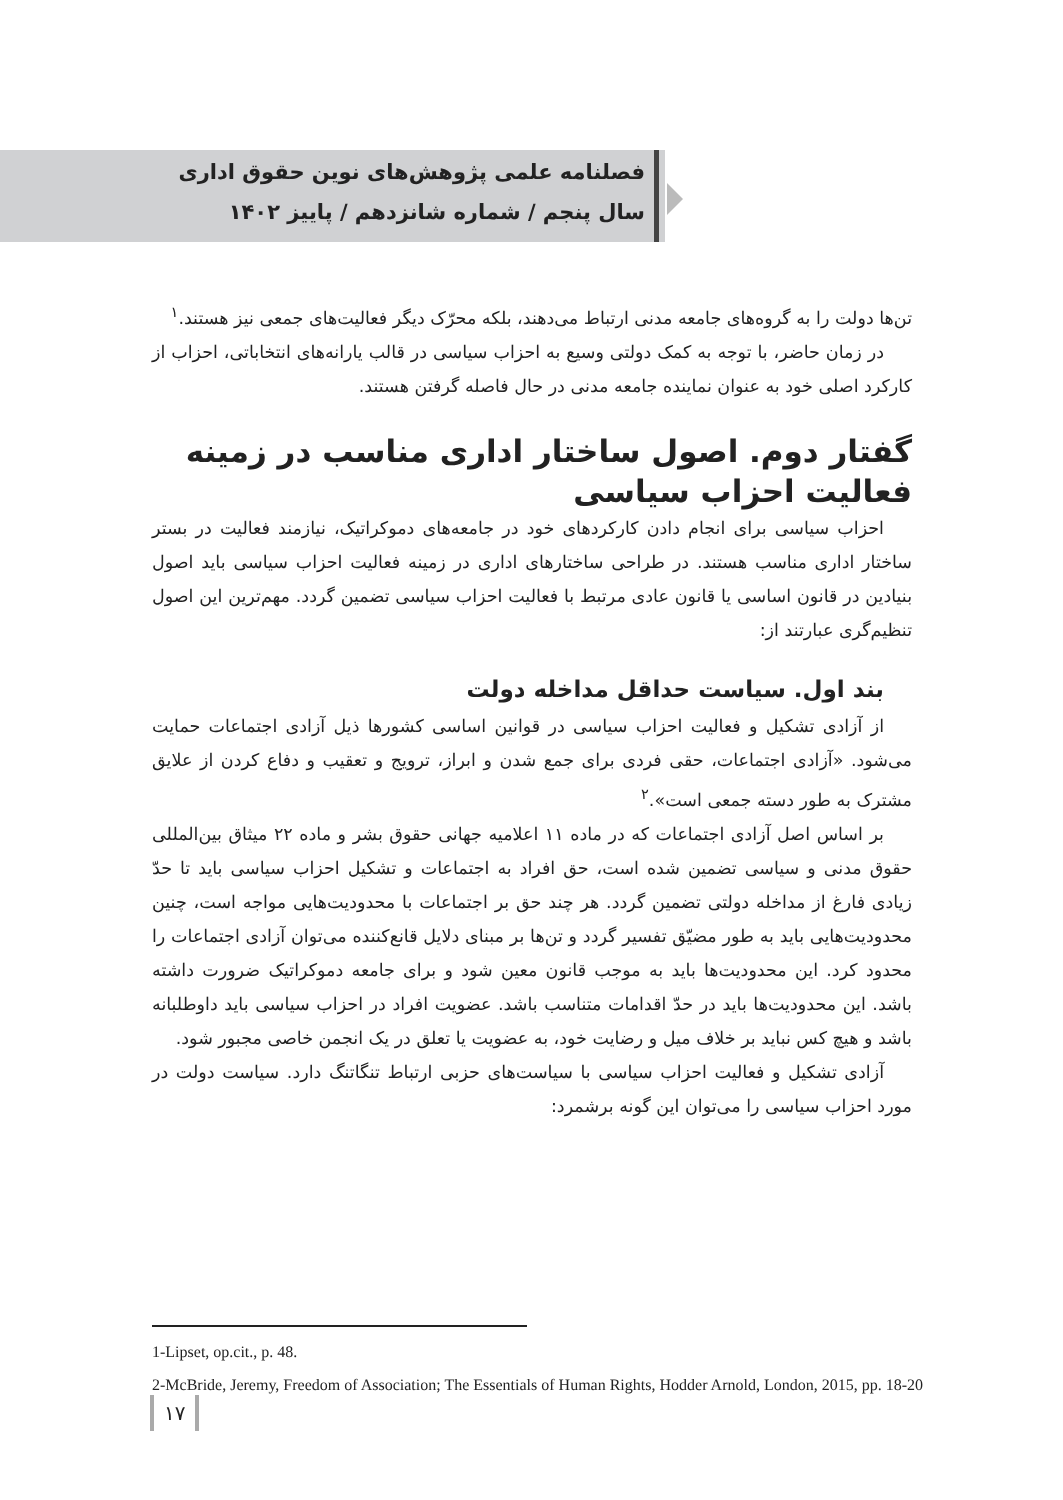فصلنامه علمی پژوهش‌های نوین حقوق اداری
سال پنجم / شماره شانزدهم / پاییز ۱۴۰۲
تن‌ها دولت را به گروه‌های جامعه مدنی ارتباط می‌دهند، بلکه محرّک دیگر فعالیت‌های جمعی نیز هستند.<sup>۱</sup>
در زمان حاضر، با توجه به کمک دولتی وسیع به احزاب سیاسی در قالب یارانه‌های انتخاباتی، احزاب از کارکرد اصلی خود به عنوان نماینده جامعه مدنی در حال فاصله گرفتن هستند.
گفتار دوم. اصول ساختار اداری مناسب در زمینه فعالیت احزاب سیاسی
احزاب سیاسی برای انجام دادن کارکردهای خود در جامعه‌های دموکراتیک، نیازمند فعالیت در بستر ساختار اداری مناسب هستند. در طراحی ساختارهای اداری در زمینه فعالیت احزاب سیاسی باید اصول بنیادین در قانون اساسی یا قانون عادی مرتبط با فعالیت احزاب سیاسی تضمین گردد. مهم‌ترین این اصول تنظیم‌گری عبارتند از:
بند اول. سیاست حداقل مداخله دولت
از آزادی تشکیل و فعالیت احزاب سیاسی در قوانین اساسی کشورها ذیل آزادی اجتماعات حمایت می‌شود. «آزادی اجتماعات، حقی فردی برای جمع شدن و ابراز، ترویج و تعقیب و دفاع کردن از علایق مشترک به طور دسته جمعی است».<sup>۲</sup>
بر اساس اصل آزادی اجتماعات که در ماده ۱۱ اعلامیه جهانی حقوق بشر و ماده ۲۲ میثاق بین‌المللی حقوق مدنی و سیاسی تضمین شده است، حق افراد به اجتماعات و تشکیل احزاب سیاسی باید تا حدّ زیادی فارغ از مداخله دولتی تضمین گردد. هر چند حق بر اجتماعات با محدودیت‌هایی مواجه است، چنین محدودیت‌هایی باید به طور مضیّق تفسیر گردد و تن‌ها بر مبنای دلایل قانع‌کننده می‌توان آزادی اجتماعات را محدود کرد. این محدودیت‌ها باید به موجب قانون معین شود و برای جامعه دموکراتیک ضرورت داشته باشد. این محدودیت‌ها باید در حدّ اقدامات متناسب باشد. عضویت افراد در احزاب سیاسی باید داوطلبانه باشد و هیچ کس نباید بر خلاف میل و رضایت خود، به عضویت یا تعلق در یک انجمن خاصی مجبور شود.
آزادی تشکیل و فعالیت احزاب سیاسی با سیاست‌های حزبی ارتباط تنگاتنگ دارد. سیاست دولت در مورد احزاب سیاسی را می‌توان این گونه برشمرد:
1-Lipset, op.cit., p. 48.
2-McBride, Jeremy, Freedom of Association; The Essentials of Human Rights, Hodder Arnold, London, 2015, pp. 18-20
۱۷